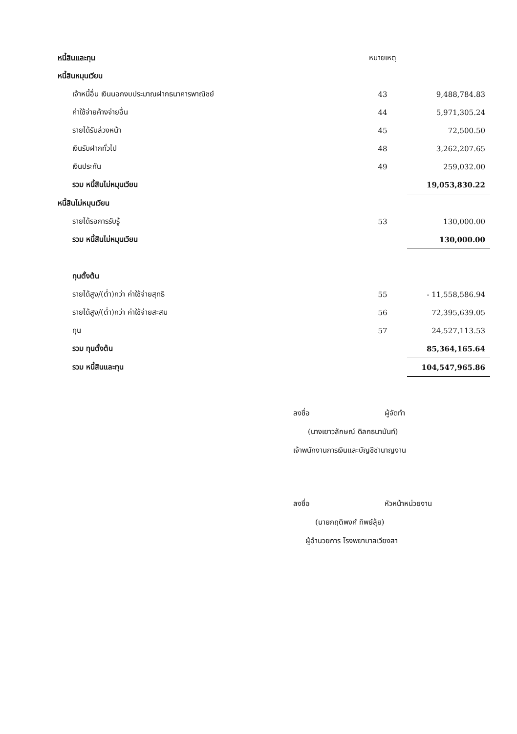| หนี้สินและทุน | หมายเหตุ | |
| หนี้สินหมุนเวียน | | |
| เจ้าหนี้อื่น เงินนอกงบประมาณฝากธนาคารพาณิชย์ | 43 | 9,488,784.83 |
| ค่าใช้จ่ายค้างจ่ายอื่น | 44 | 5,971,305.24 |
| รายได้รับล่วงหน้า | 45 | 72,500.50 |
| เงินรับฝากทั่วไป | 48 | 3,262,207.65 |
| เงินประกัน | 49 | 259,032.00 |
| รวม หนี้สินไม่หมุนเวียน | | 19,053,830.22 |
| หนี้สินไม่หมุนเวียน | | |
| รายได้รอการรับรู้ | 53 | 130,000.00 |
| รวม หนี้สินไม่หมุนเวียน | | 130,000.00 |
| ทุนตั้งต้น | | |
| รายได้สูง/(ต่ำ)กว่า ค่าใช้จ่ายสุทธิ | 55 | - 11,558,586.94 |
| รายได้สูง/(ต่ำ)กว่า ค่าใช้จ่ายสะสม | 56 | 72,395,639.05 |
| ทุน | 57 | 24,527,113.53 |
| รวม ทุนตั้งต้น | | 85,364,165.64 |
| รวม หนี้สินและทุน | | 104,547,965.86 |
ลงชื่อ ผู้จัดทำ
(นางเยาวลักษณ์ ดิลกธนานันท์)
เจ้าพนักงานการเงินและบัญชีชำนาญงาน
ลงชื่อ หัวหน้าหน่วยงาน
(นายกฤติพงศ์ ทิพย์ลุ้ย)
ผู้อำนวยการ โรงพยาบาลเวียงสา